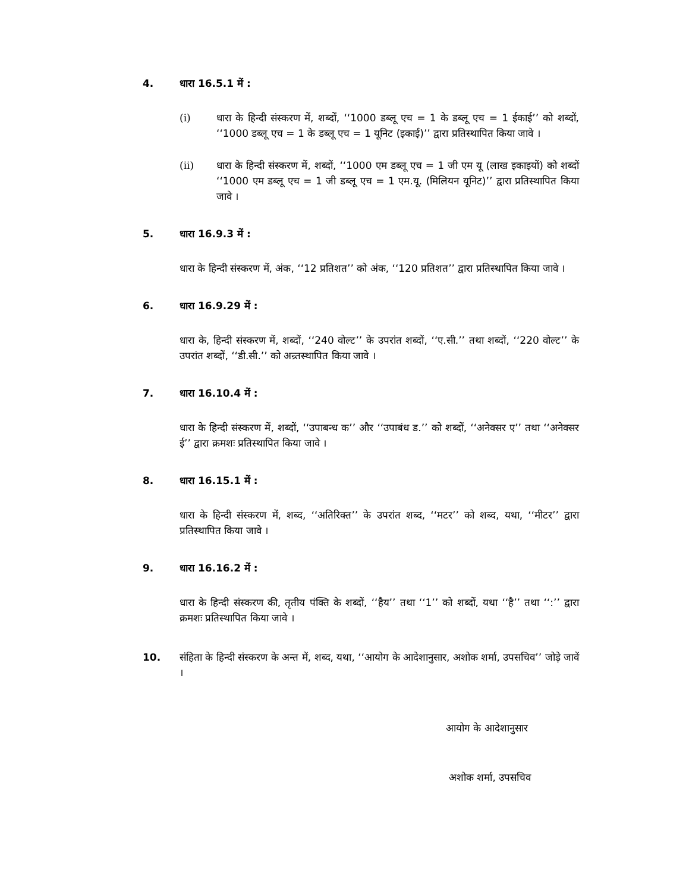4. धारा 16.5.1 में :
(i) धारा के हिन्दी संस्करण में, शब्दों, ‘‘1000 डब्लू एच = 1 के डब्लू एच = 1 ईकाई’’ को शब्दों, ‘‘1000 डब्लू एच = 1 के डब्लू एच = 1 यूनिट (इकाई)’’ द्वारा प्रतिस्थापित किया जावे ।
(ii) धारा के हिन्दी संस्करण में, शब्दों, ‘‘1000 एम डब्लू एच = 1 जी एम यू (लाख इकाइयों) को शब्दों ‘‘1000 एम डब्लू एच = 1 जी डब्लू एच = 1 एम.यू. (मिलियन यूनिट)’’ द्वारा प्रतिस्थापित किया जावे ।
5. धारा 16.9.3 में :
धारा के हिन्दी संस्करण में, अंक, ‘‘12 प्रतिशत’’ को अंक, ‘‘120 प्रतिशत’’ द्वारा प्रतिस्थापित किया जावे ।
6. धारा 16.9.29 में :
धारा के, हिन्दी संस्करण में, शब्दों, ‘‘240 वोल्ट’’ के उपरांत शब्दों, ‘‘ए.सी.’’ तथा शब्दों, ‘‘220 वोल्ट’’ के उपरांत शब्दों, ‘‘डी.सी.’’ को अन्र्तस्थापित किया जावे ।
7. धारा 16.10.4 में :
धारा के हिन्दी संस्करण में, शब्दों, ‘‘उपाबन्ध क’’ और ‘‘उपाबंध ड.’’ को शब्दों, ‘‘अनेक्सर ए’’ तथा ‘‘अनेक्सर ई’’ द्वारा क्रमशः प्रतिस्थापित किया जावे ।
8. धारा 16.15.1 में :
धारा के हिन्दी संस्करण में, शब्द, ‘‘अतिरिक्त’’ के उपरांत शब्द, ‘‘मटर’’ को शब्द, यथा, ‘‘मीटर’’ द्वारा प्रतिस्थापित किया जावे ।
9. धारा 16.16.2 में :
धारा के हिन्दी संस्करण की, तृतीय पंक्ति के शब्दों, ‘‘हैय’’ तथा ‘‘1’’ को शब्दों, यथा ‘‘है’’ तथा ‘‘:’’ द्वारा क्रमशः प्रतिस्थापित किया जावे ।
10. संहिता के हिन्दी संस्करण के अन्त में, शब्द, यथा, ‘‘आयोग के आदेशानुसार, अशोक शर्मा, उपसचिव’’ जोड़े जावें ।
आयोग के आदेशानुसार
अशोक शर्मा, उपसचिव